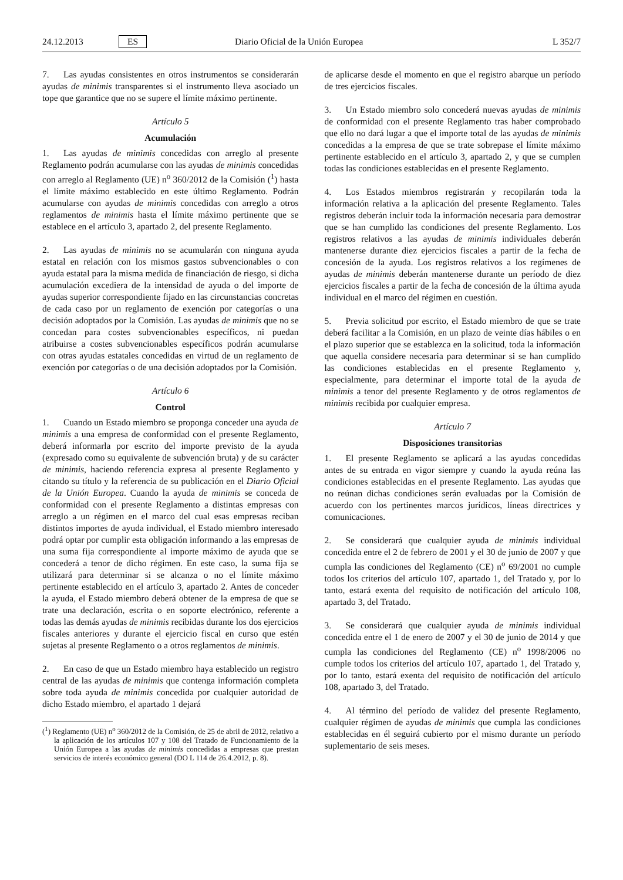24.12.2013 ES Diario Oficial de la Unión Europea L 352/7
7. Las ayudas consistentes en otros instrumentos se considerarán ayudas de minimis transparentes si el instrumento lleva asociado un tope que garantice que no se supere el límite máximo pertinente.
Artículo 5
Acumulación
1. Las ayudas de minimis concedidas con arreglo al presente Reglamento podrán acumularse con las ayudas de minimis concedidas con arreglo al Reglamento (UE) n<sup>o</sup> 360/2012 de la Comisión (<sup>1</sup>) hasta el límite máximo establecido en este último Reglamento. Podrán acumularse con ayudas de minimis concedidas con arreglo a otros reglamentos de minimis hasta el límite máximo pertinente que se establece en el artículo 3, apartado 2, del presente Reglamento.
2. Las ayudas de minimis no se acumularán con ninguna ayuda estatal en relación con los mismos gastos subvencionables o con ayuda estatal para la misma medida de financiación de riesgo, si dicha acumulación excediera de la intensidad de ayuda o del importe de ayudas superior correspondiente fijado en las circunstancias concretas de cada caso por un reglamento de exención por categorías o una decisión adoptados por la Comisión. Las ayudas de minimis que no se concedan para costes subvencionables específicos, ni puedan atribuirse a costes subvencionables específicos podrán acumularse con otras ayudas estatales concedidas en virtud de un reglamento de exención por categorías o de una decisión adoptados por la Comisión.
Artículo 6
Control
1. Cuando un Estado miembro se proponga conceder una ayuda de minimis a una empresa de conformidad con el presente Reglamento, deberá informarla por escrito del importe previsto de la ayuda (expresado como su equivalente de subvención bruta) y de su carácter de minimis, haciendo referencia expresa al presente Reglamento y citando su título y la referencia de su publicación en el Diario Oficial de la Unión Europea. Cuando la ayuda de minimis se conceda de conformidad con el presente Reglamento a distintas empresas con arreglo a un régimen en el marco del cual esas empresas reciban distintos importes de ayuda individual, el Estado miembro interesado podrá optar por cumplir esta obligación informando a las empresas de una suma fija correspondiente al importe máximo de ayuda que se concederá a tenor de dicho régimen. En este caso, la suma fija se utilizará para determinar si se alcanza o no el límite máximo pertinente establecido en el artículo 3, apartado 2. Antes de conceder la ayuda, el Estado miembro deberá obtener de la empresa de que se trate una declaración, escrita o en soporte electrónico, referente a todas las demás ayudas de minimis recibidas durante los dos ejercicios fiscales anteriores y durante el ejercicio fiscal en curso que estén sujetas al presente Reglamento o a otros reglamentos de minimis.
2. En caso de que un Estado miembro haya establecido un registro central de las ayudas de minimis que contenga información completa sobre toda ayuda de minimis concedida por cualquier autoridad de dicho Estado miembro, el apartado 1 dejará
(<sup>1</sup>) Reglamento (UE) n<sup>o</sup> 360/2012 de la Comisión, de 25 de abril de 2012, relativo a la aplicación de los artículos 107 y 108 del Tratado de Funcionamiento de la Unión Europea a las ayudas de minimis concedidas a empresas que prestan servicios de interés económico general (DO L 114 de 26.4.2012, p. 8).
de aplicarse desde el momento en que el registro abarque un período de tres ejercicios fiscales.
3. Un Estado miembro solo concederá nuevas ayudas de minimis de conformidad con el presente Reglamento tras haber comprobado que ello no dará lugar a que el importe total de las ayudas de minimis concedidas a la empresa de que se trate sobrepase el límite máximo pertinente establecido en el artículo 3, apartado 2, y que se cumplen todas las condiciones establecidas en el presente Reglamento.
4. Los Estados miembros registrarán y recopilarán toda la información relativa a la aplicación del presente Reglamento. Tales registros deberán incluir toda la información necesaria para demostrar que se han cumplido las condiciones del presente Reglamento. Los registros relativos a las ayudas de minimis individuales deberán mantenerse durante diez ejercicios fiscales a partir de la fecha de concesión de la ayuda. Los registros relativos a los regímenes de ayudas de minimis deberán mantenerse durante un período de diez ejercicios fiscales a partir de la fecha de concesión de la última ayuda individual en el marco del régimen en cuestión.
5. Previa solicitud por escrito, el Estado miembro de que se trate deberá facilitar a la Comisión, en un plazo de veinte días hábiles o en el plazo superior que se establezca en la solicitud, toda la información que aquella considere necesaria para determinar si se han cumplido las condiciones establecidas en el presente Reglamento y, especialmente, para determinar el importe total de la ayuda de minimis a tenor del presente Reglamento y de otros reglamentos de minimis recibida por cualquier empresa.
Artículo 7
Disposiciones transitorias
1. El presente Reglamento se aplicará a las ayudas concedidas antes de su entrada en vigor siempre y cuando la ayuda reúna las condiciones establecidas en el presente Reglamento. Las ayudas que no reúnan dichas condiciones serán evaluadas por la Comisión de acuerdo con los pertinentes marcos jurídicos, líneas directrices y comunicaciones.
2. Se considerará que cualquier ayuda de minimis individual concedida entre el 2 de febrero de 2001 y el 30 de junio de 2007 y que cumpla las condiciones del Reglamento (CE) n<sup>o</sup> 69/2001 no cumple todos los criterios del artículo 107, apartado 1, del Tratado y, por lo tanto, estará exenta del requisito de notificación del artículo 108, apartado 3, del Tratado.
3. Se considerará que cualquier ayuda de minimis individual concedida entre el 1 de enero de 2007 y el 30 de junio de 2014 y que cumpla las condiciones del Reglamento (CE) n<sup>o</sup> 1998/2006 no cumple todos los criterios del artículo 107, apartado 1, del Tratado y, por lo tanto, estará exenta del requisito de notificación del artículo 108, apartado 3, del Tratado.
4. Al término del período de validez del presente Reglamento, cualquier régimen de ayudas de minimis que cumpla las condiciones establecidas en él seguirá cubierto por el mismo durante un período suplementario de seis meses.